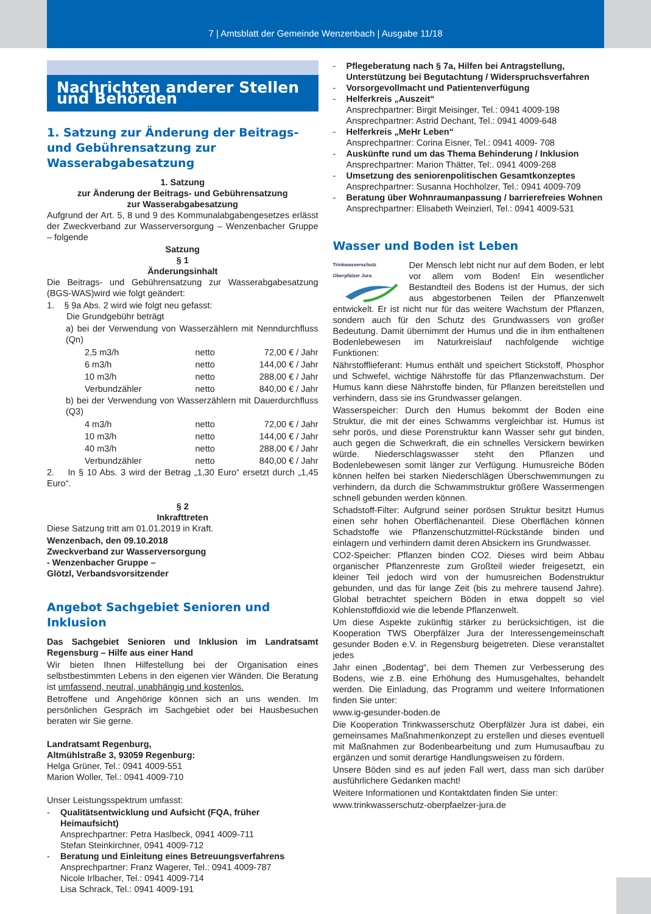7 | Amtsblatt der Gemeinde Wenzenbach | Ausgabe 11/18
Nachrichten anderer Stellen und Behörden
1. Satzung zur Änderung der Beitrags- und Gebührensatzung zur Wasserabgabesatzung
1. Satzung
zur Änderung der Beitrags- und Gebührensatzung
zur Wasserabgabesatzung
Aufgrund der Art. 5, 8 und 9 des Kommunalabgabengesetzes erlässt der Zweckverband zur Wasserversorgung – Wenzenbacher Gruppe – folgende
Satzung
§ 1
Änderungsinhalt
Die Beitrags- und Gebührensatzung zur Wasserabgabesatzung (BGS-WAS)wird wie folgt geändert:
1. § 9a Abs. 2 wird wie folgt neu gefasst:
Die Grundgebühr beträgt
a) bei der Verwendung von Wasserzählern mit Nenndurchfluss (Qn)
| 2,5 m3/h | netto | 72,00 € / Jahr |
| 6 m3/h | netto | 144,00 € / Jahr |
| 10 m3/h | netto | 288,00 € / Jahr |
| Verbundzähler | netto | 840,00 € / Jahr |
b) bei der Verwendung von Wasserzählern mit Dauerdurchfluss (Q3)
| 4 m3/h | netto | 72,00 € / Jahr |
| 10 m3/h | netto | 144,00 € / Jahr |
| 40 m3/h | netto | 288,00 € / Jahr |
| Verbundzähler | netto | 840,00 € / Jahr |
2. In § 10 Abs. 3 wird der Betrag „1,30 Euro“ ersetzt durch „1,45 Euro“.
§ 2
Inkrafttreten
Diese Satzung tritt am 01.01.2019 in Kraft.
Wenzenbach, den 09.10.2018
Zweckverband zur Wasserversorgung
- Wenzenbacher Gruppe –
Glötzl, Verbandsvorsitzender
Angebot Sachgebiet Senioren und Inklusion
Das Sachgebiet Senioren und Inklusion im Landratsamt Regensburg – Hilfe aus einer Hand
Wir bieten Ihnen Hilfestellung bei der Organisation eines selbstbestimmten Lebens in den eigenen vier Wänden. Die Beratung ist umfassend, neutral, unabhängig und kostenlos.
Betroffene und Angehörige können sich an uns wenden. Im persönlichen Gespräch im Sachgebiet oder bei Hausbesuchen beraten wir Sie gerne.
Landratsamt Regenburg,
Altmühlstraße 3, 93059 Regenburg:
Helga Grüner, Tel.: 0941 4009-551
Marion Woller, Tel.: 0941 4009-710
Unser Leistungsspektrum umfasst:
- Qualitätsentwicklung und Aufsicht (FQA, früher Heimaufsicht)
Ansprechpartner: Petra Haslbeck, 0941 4009-711
Stefan Steinkirchner, 0941 4009-712
- Beratung und Einleitung eines Betreuungsverfahrens
Ansprechpartner: Franz Wagerer, Tel.: 0941 4009-787
Nicole Irlbacher, Tel.: 0941 4009-714
Lisa Schrack, Tel.: 0941 4009-191
- Pflegeberatung nach § 7a, Hilfen bei Antragstellung, Unterstützung bei Begutachtung / Widerspruchsverfahren
- Vorsorgevollmacht und Patientenverfügung
- Helferkreis „Auszeit“
Ansprechpartner: Birgit Meisinger, Tel.: 0941 4009-198
Ansprechpartner: Astrid Dechant, Tel.: 0941 4009-648
- Helferkreis „MeHr Leben“
Ansprechpartner: Corina Eisner, Tel.: 0941 4009- 708
- Auskünfte rund um das Thema Behinderung / Inklusion
Ansprechpartner: Marion Thätter, Tel:. 0941 4009-268
- Umsetzung des seniorenpolitischen Gesamtkonzeptes
Ansprechpartner: Susanna Hochholzer, Tel.: 0941 4009-709
- Beratung über Wohnraumanpassung / barrierefreies Wohnen
Ansprechpartner: Elisabeth Weinzierl, Tel.: 0941 4009-531
Wasser und Boden ist Leben
Trinkwasserschutz
Oberpfälzer Jura
Der Mensch lebt nicht nur auf dem Boden, er lebt vor allem vom Boden! Ein wesentlicher Bestandteil des Bodens ist der Humus, der sich aus abgestorbenen Teilen der Pflanzenwelt entwickelt. Er ist nicht nur für das weitere Wachstum der Pflanzen, sondern auch für den Schutz des Grundwassers von großer Bedeutung. Damit übernimmt der Humus und die in ihm enthaltenen Bodenlebewesen im Naturkreislauf nachfolgende wichtige Funktionen:
Nährstofflieferant: Humus enthält und speichert Stickstoff, Phosphor und Schwefel, wichtige Nährstoffe für das Pflanzenwachstum. Der Humus kann diese Nährstoffe binden, für Pflanzen bereitstellen und verhindern, dass sie ins Grundwasser gelangen.
Wasserspeicher: Durch den Humus bekommt der Boden eine Struktur, die mit der eines Schwamms vergleichbar ist. Humus ist sehr porös, und diese Porenstruktur kann Wasser sehr gut binden, auch gegen die Schwerkraft, die ein schnelles Versickern bewirken würde. Niederschlagswasser steht den Pflanzen und Bodenlebewesen somit länger zur Verfügung. Humusreiche Böden können helfen bei starken Niederschlägen Überschwemmungen zu verhindern, da durch die Schwammstruktur größere Wassermengen schnell gebunden werden können.
Schadstoff-Filter: Aufgrund seiner porösen Struktur besitzt Humus einen sehr hohen Oberflächenanteil. Diese Oberflächen können Schadstoffe wie Pflanzenschutzmittel-Rückstände binden und einlagern und verhindern damit deren Absickern ins Grundwasser.
CO2-Speicher: Pflanzen binden CO2. Dieses wird beim Abbau organischer Pflanzenreste zum Großteil wieder freigesetzt, ein kleiner Teil jedoch wird von der humusreichen Bodenstruktur gebunden, und das für lange Zeit (bis zu mehrere tausend Jahre). Global betrachtet speichern Böden in etwa doppelt so viel Kohlenstoffdioxid wie die lebende Pflanzenwelt.
Um diese Aspekte zukünftig stärker zu berücksichtigen, ist die Kooperation TWS Oberpfälzer Jura der Interessengemeinschaft gesunder Boden e.V. in Regensburg beigetreten. Diese veranstaltet jedes
Jahr einen „Bodentag“, bei dem Themen zur Verbesserung des Bodens, wie z.B. eine Erhöhung des Humusgehaltes, behandelt werden. Die Einladung, das Programm und weitere Informationen finden Sie unter:
www.ig-gesunder-boden.de
Die Kooperation Trinkwasserschutz Oberpfälzer Jura ist dabei, ein gemeinsames Maßnahmenkonzept zu erstellen und dieses eventuell mit Maßnahmen zur Bodenbearbeitung und zum Humusaufbau zu ergänzen und somit derartige Handlungsweisen zu fördern.
Unsere Böden sind es auf jeden Fall wert, dass man sich darüber ausführlichere Gedanken macht!
Weitere Informationen und Kontaktdaten finden Sie unter:
www.trinkwasserschutz-oberpfaelzer-jura.de